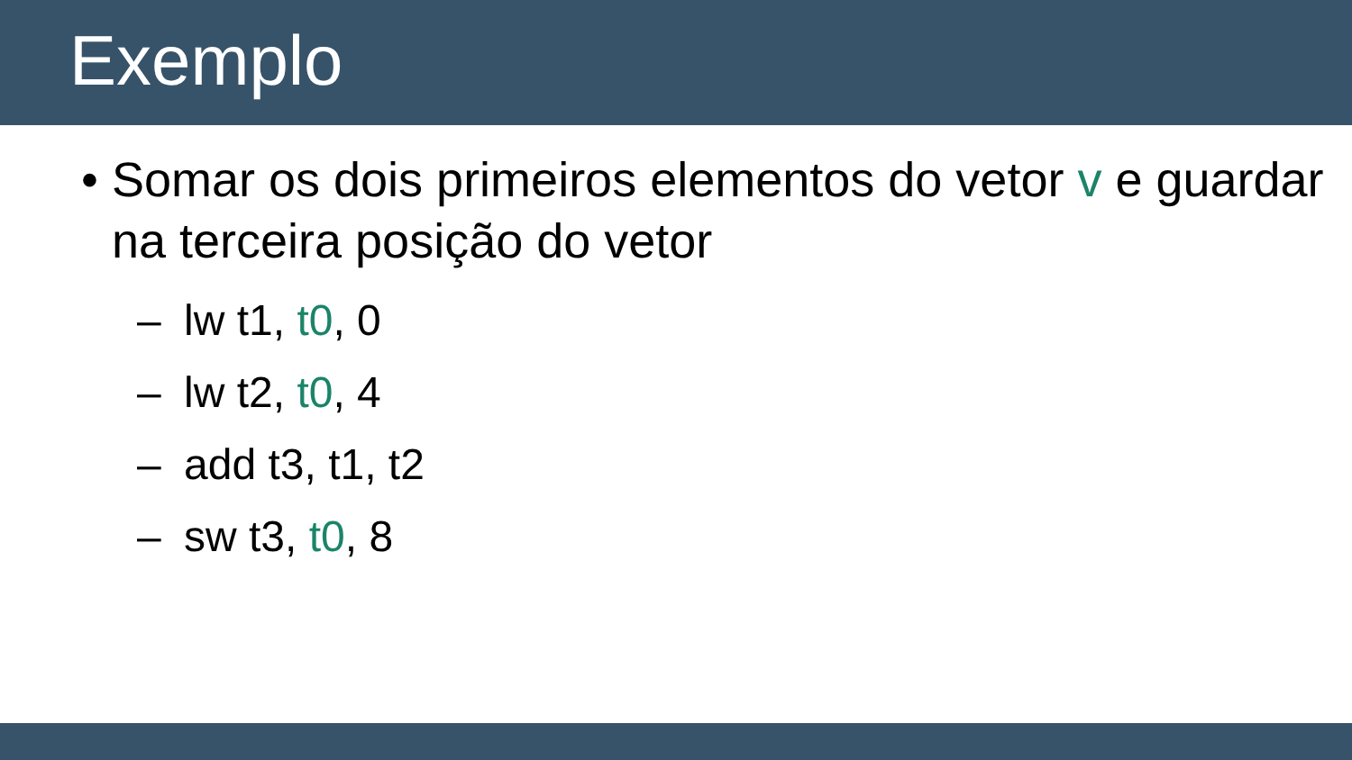Exemplo
• Somar os dois primeiros elementos do vetor v e guardar na terceira posição do vetor
– lw t1, t0, 0
– lw t2, t0, 4
– add t3, t1, t2
– sw t3, t0, 8